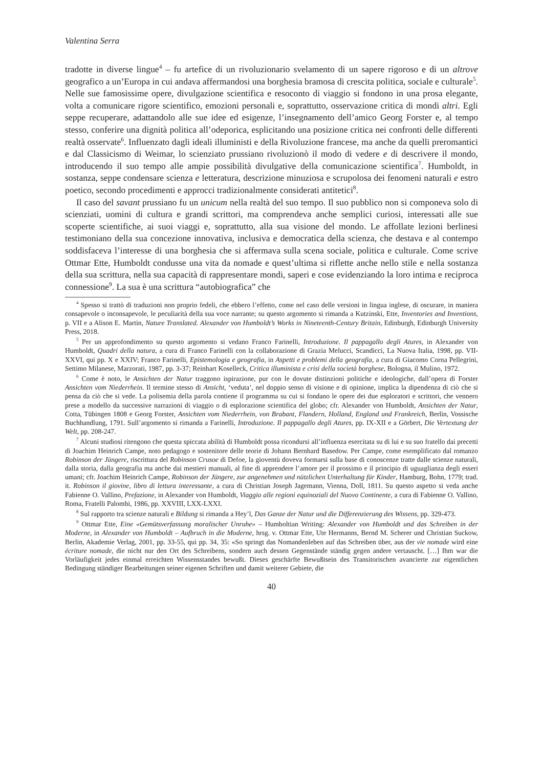Valentina Serra
tradotte in diverse lingue<sup>4</sup> – fu artefice di un rivoluzionario svelamento di un sapere rigoroso e di un altrove geografico a un’Europa in cui andava affermandosi una borghesia bramosa di crescita politica, sociale e culturale<sup>5</sup>. Nelle sue famosissime opere, divulgazione scientifica e resoconto di viaggio si fondono in una prosa elegante, volta a comunicare rigore scientifico, emozioni personali e, soprattutto, osservazione critica di mondi altri. Egli seppe recuperare, adattandolo alle sue idee ed esigenze, l’insegnamento dell’amico Georg Forster e, al tempo stesso, conferire una dignità politica all’odeporica, esplicitando una posizione critica nei confronti delle differenti realtà osservate<sup>6</sup>. Influenzato dagli ideali illuministi e della Rivoluzione francese, ma anche da quelli preromantici e dal Classicismo di Weimar, lo scienziato prussiano rivoluzionò il modo di vedere e di descrivere il mondo, introducendo il suo tempo alle ampie possibilità divulgative della comunicazione scientifica<sup>7</sup>. Humboldt, in sostanza, seppe condensare scienza e letteratura, descrizione minuziosa e scrupolosa dei fenomeni naturali e estro poetico, secondo procedimenti e approcci tradizionalmente considerati antitetici<sup>8</sup>.
Il caso del savant prussiano fu un unicum nella realtà del suo tempo. Il suo pubblico non si componeva solo di scienziati, uomini di cultura e grandi scrittori, ma comprendeva anche semplici curiosi, interessati alle sue scoperte scientifiche, ai suoi viaggi e, soprattutto, alla sua visione del mondo. Le affollate lezioni berlinesi testimoniano della sua concezione innovativa, inclusiva e democratica della scienza, che destava e al contempo soddisfaceva l’interesse di una borghesia che si affermava sulla scena sociale, politica e culturale. Come scrive Ottmar Ette, Humboldt condusse una vita da nomade e quest’ultima si riflette anche nello stile e nella sostanza della sua scrittura, nella sua capacità di rappresentare mondi, saperi e cose evidenziando la loro intima e reciproca connessione<sup>9</sup>. La sua è una scrittura “autobiografica” che
<sup>4</sup> Spesso si trattò di traduzioni non proprio fedeli, che ebbero l’effetto, come nel caso delle versioni in lingua inglese, di oscurare, in maniera consapevole o inconsapevole, le peculiarità della sua voce narrante; su questo argomento si rimanda a Kutzinski, Ette, Inventories and Inventions, p. VII e a Alison E. Martin, Nature Translated. Alexander von Humboldt’s Works in Nineteenth-Century Britain, Edinburgh, Edinburgh University Press, 2018.
<sup>5</sup> Per un approfondimento su questo argomento si vedano Franco Farinelli, Introduzione. Il pappagallo degli Atures, in Alexander von Humboldt, Quadri della natura, a cura di Franco Farinelli con la collaborazione di Grazia Melucci, Scandicci, La Nuova Italia, 1998, pp. VII-XXVI, qui pp. X e XXIV; Franco Farinelli, Epistemologia e geografia, in Aspetti e problemi della geografia, a cura di Giacomo Corna Pellegrini, Settimo Milanese, Marzorati, 1987, pp. 3-37; Reinhart Koselleck, Critica illuminista e crisi della società borghese, Bologna, il Mulino, 1972.
<sup>6</sup> Come è noto, le Ansichten der Natur traggono ispirazione, pur con le dovute distinzioni politiche e ideologiche, dall’opera di Forster Ansichten vom Niederrhein. Il termine stesso di Ansicht, ‘veduta’, nel doppio senso di visione e di opinione, implica la dipendenza di ciò che si pensa da ciò che si vede. La polisemia della parola contiene il programma su cui si fondano le opere dei due esploratori e scrittori, che vennero prese a modello da successive narrazioni di viaggio o di esplorazione scientifica del globo; cfr. Alexander von Humboldt, Ansichten der Natur, Cotta, Tübingen 1808 e Georg Forster, Ansichten vom Niederrhein, von Brabant, Flandern, Holland, England und Frankreich, Berlin, Vossische Buchhandlung, 1791. Sull’argomento si rimanda a Farinelli, Introduzione. Il pappagallo degli Atures, pp. IX-XII e a Görbert, Die Vertextung der Welt, pp. 208-247.
<sup>7</sup> Alcuni studiosi ritengono che questa spiccata abilità di Humboldt possa ricondursi all’influenza esercitata su di lui e su suo fratello dai precetti di Joachim Heinrich Campe, noto pedagogo e sostenitore delle teorie di Johann Bernhard Basedow. Per Campe, come esemplificato dal romanzo Robinson der Jüngere, riscrittura del Robinson Crusoe di Defoe, la gioventù doveva formarsi sulla base di conoscenze tratte dalle scienze naturali, dalla storia, dalla geografia ma anche dai mestieri manuali, al fine di apprendere l’amore per il prossimo e il principio di uguaglianza degli esseri umani; cfr. Joachim Heinrich Campe, Robinson der Jüngere, zur angenehmen und nützlichen Unterhaltung für Kinder, Hamburg, Bohn, 1779; trad. it. Robinson il giovine, libro di lettura interessante, a cura di Christian Joseph Jagemann, Vienna, Doll, 1811. Su questo aspetto si veda anche Fabienne O. Vallino, Prefazione, in Alexander von Humboldt, Viaggio alle regioni equinoziali del Nuovo Continente, a cura di Fabienne O. Vallino, Roma, Fratelli Palombi, 1986, pp. XXVIII, LXX-LXXI.
<sup>8</sup> Sul rapporto tra scienze naturali e Bildung si rimanda a Hey’l, Das Ganze der Natur und die Differenzierung des Wissens, pp. 329-473.
<sup>9</sup> Ottmar Ette, Eine «Gemütsverfassung moralischer Unruhe» – Humboltian Writing: Alexander von Humboldt und das Schreiben in der Moderne, in Alexander von Humboldt – Aufbruch in die Moderne, hrsg. v. Ottmar Ette, Ute Hermanns, Bernd M. Scherer und Christian Suckow, Berlin, Akademie Verlag, 2001, pp. 33-55, qui pp. 34, 35: «So springt das Nomandenleben auf das Schreiben über, aus der vie nomade wird eine écriture nomade, die nicht nur den Ort des Schreibens, sondern auch dessen Gegenstände ständig gegen andere vertauscht. […] Ihm war die Vorläufigkeit jedes einmal erreichten Wissensstandes bewußt. Dieses geschärfte Bewußtsein des Transitorischen avancierte zur eigentlichen Bedingung ständiger Bearbeitungen seiner eigenen Schriften und damit weiterer Gebiete, die
40